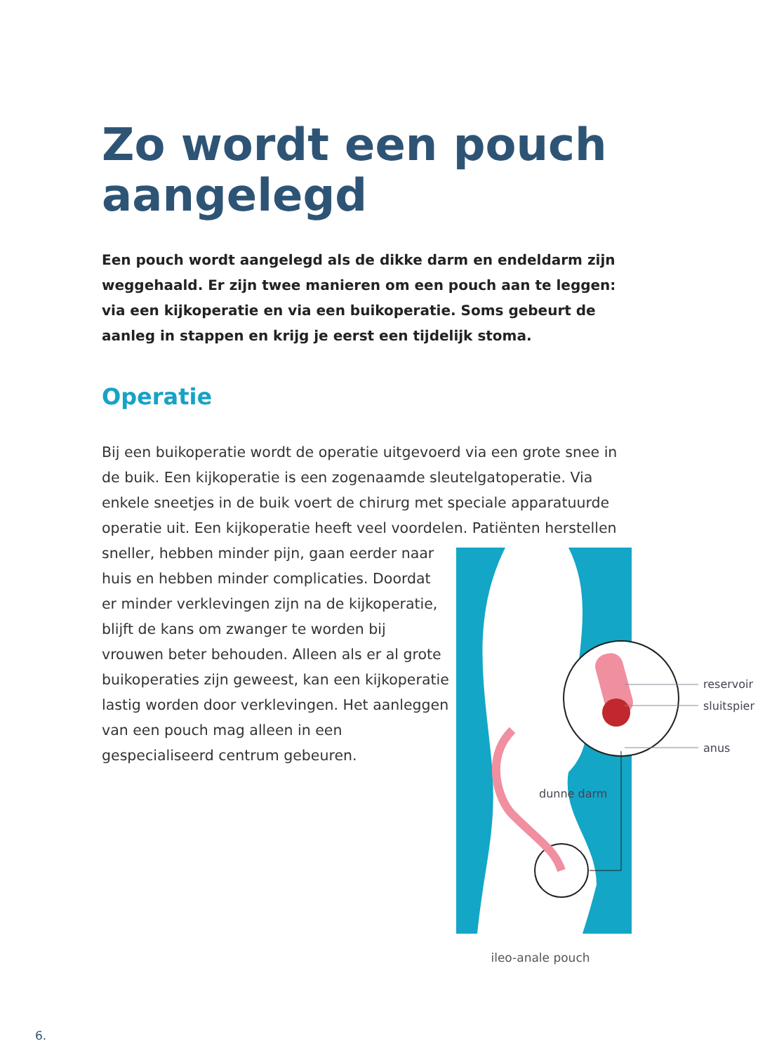Zo wordt een pouch aangelegd
Een pouch wordt aangelegd als de dikke darm en endeldarm zijn weggehaald. Er zijn twee manieren om een pouch aan te leggen: via een kijkoperatie en via een buikoperatie. Soms gebeurt de aanleg in stappen en krijg je eerst een tijdelijk stoma.
Operatie
Bij een buikoperatie wordt de operatie uitgevoerd via een grote snee in de buik. Een kijkoperatie is een zogenaamde sleutelgatoperatie. Via enkele sneetjes in de buik voert de chirurg met speciale apparatuurde operatie uit. Een kijkoperatie heeft veel voordelen. Patiënten herstellen
reservoir
sluitspier
anus
dunne darm
ileo-anale pouch
sneller, hebben minder pijn, gaan eerder naar huis en hebben minder complicaties. Doordat er minder verklevingen zijn na de kijkoperatie, blijft de kans om zwanger te worden bij vrouwen beter behouden. Alleen als er al grote buikoperaties zijn geweest, kan een kijkoperatie lastig worden door verklevingen. Het aanleggen van een pouch mag alleen in een gespecialiseerd centrum gebeuren.
6.